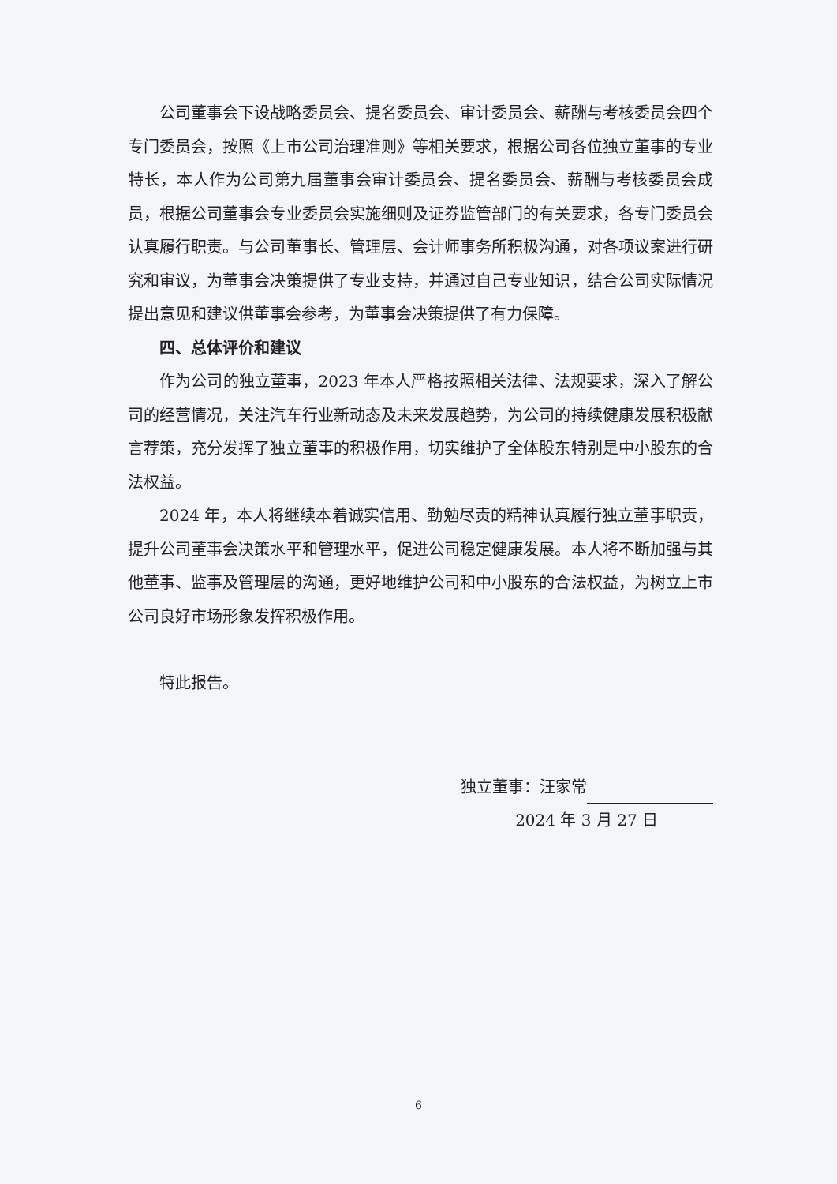公司董事会下设战略委员会、提名委员会、审计委员会、薪酬与考核委员会四个专门委员会，按照《上市公司治理准则》等相关要求，根据公司各位独立董事的专业特长，本人作为公司第九届董事会审计委员会、提名委员会、薪酬与考核委员会成员，根据公司董事会专业委员会实施细则及证券监管部门的有关要求，各专门委员会认真履行职责。与公司董事长、管理层、会计师事务所积极沟通，对各项议案进行研究和审议，为董事会决策提供了专业支持，并通过自己专业知识，结合公司实际情况提出意见和建议供董事会参考，为董事会决策提供了有力保障。
四、总体评价和建议
作为公司的独立董事，2023 年本人严格按照相关法律、法规要求，深入了解公司的经营情况，关注汽车行业新动态及未来发展趋势，为公司的持续健康发展积极献言荐策，充分发挥了独立董事的积极作用，切实维护了全体股东特别是中小股东的合法权益。
2024 年，本人将继续本着诚实信用、勤勉尽责的精神认真履行独立董事职责，提升公司董事会决策水平和管理水平，促进公司稳定健康发展。本人将不断加强与其他董事、监事及管理层的沟通，更好地维护公司和中小股东的合法权益，为树立上市公司良好市场形象发挥积极作用。
特此报告。
独立董事：汪家常
2024 年 3 月 27 日
6